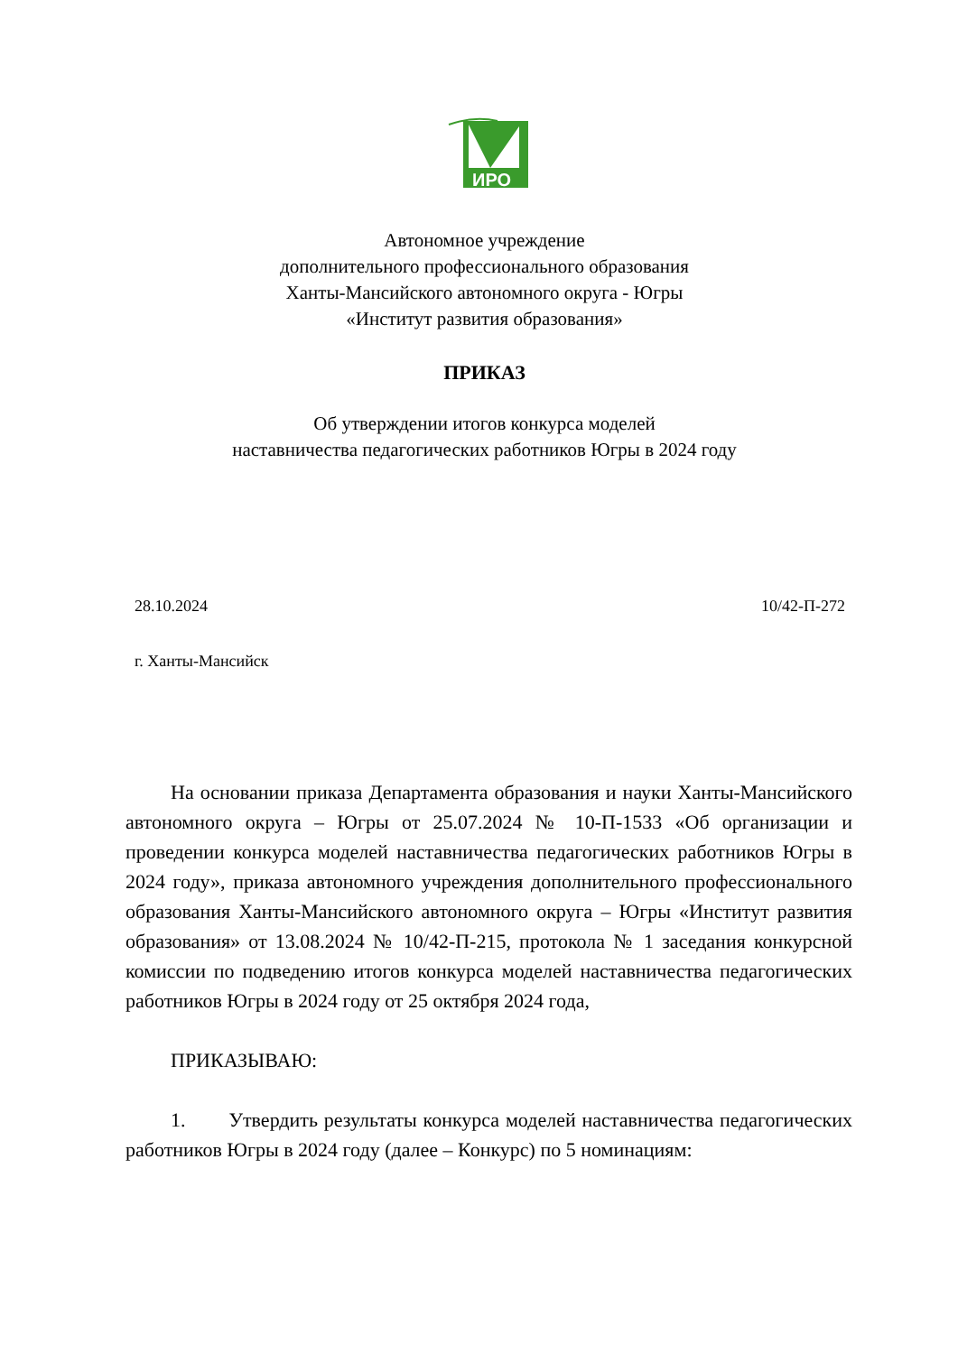ИРО
Автономное учреждение
дополнительного профессионального образования
Ханты-Мансийского автономного округа - Югры
«Институт развития образования»
ПРИКАЗ
Об утверждении итогов конкурса моделей
наставничества педагогических работников Югры в 2024 году
28.10.2024 10/42-П-272
г. Ханты-Мансийск
На основании приказа Департамента образования и науки Ханты-Мансийского автономного округа – Югры от 25.07.2024 № 10-П-1533 «Об организации и проведении конкурса моделей наставничества педагогических работников Югры в 2024 году», приказа автономного учреждения дополнительного профессионального образования Ханты-Мансийского автономного округа – Югры «Институт развития образования» от 13.08.2024 № 10/42-П-215, протокола № 1 заседания конкурсной комиссии по подведению итогов конкурса моделей наставничества педагогических работников Югры в 2024 году от 25 октября 2024 года,
ПРИКАЗЫВАЮ:
1. Утвердить результаты конкурса моделей наставничества педагогических работников Югры в 2024 году (далее – Конкурс) по 5 номинациям: